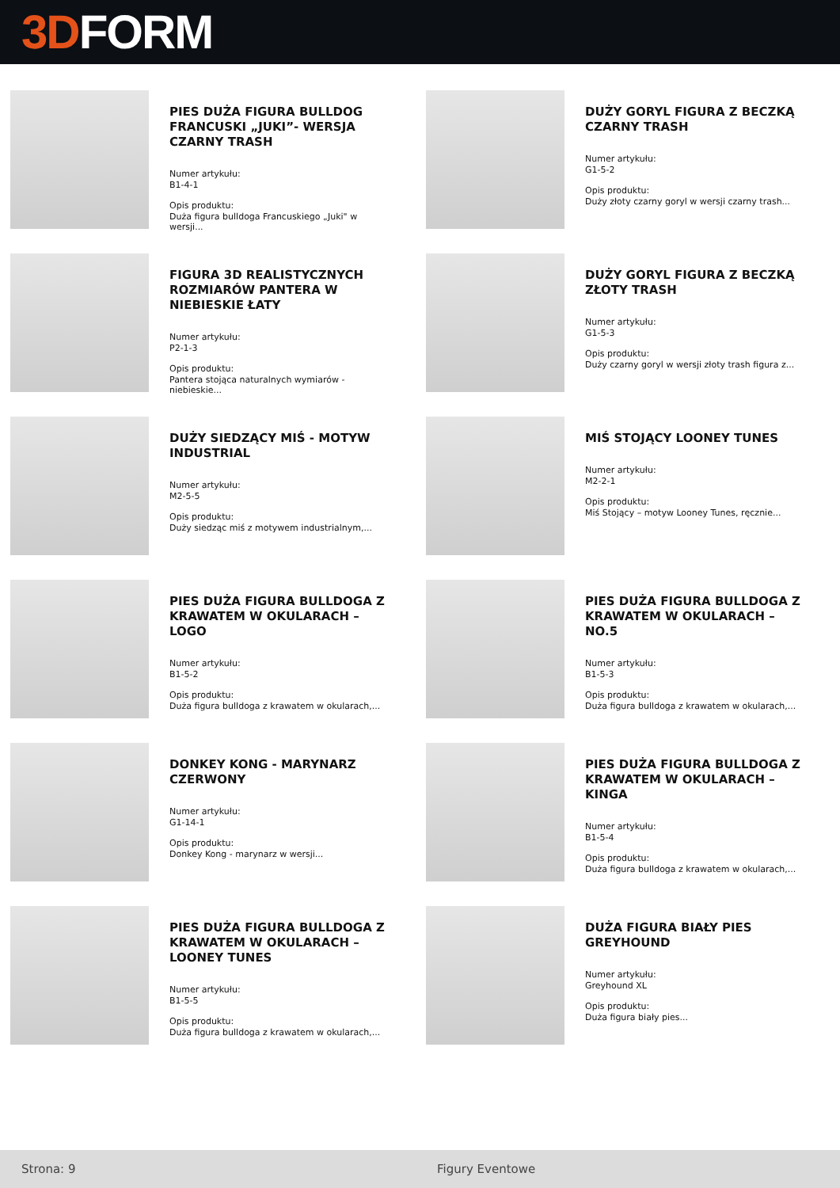3D FORM
PIES DUŻA FIGURA BULLDOG FRANCUSKI „JUKI”- WERSJA CZARNY TRASH
Numer artykułu:
B1-4-1
Opis produktu:
Duża figura bulldoga Francuskiego „Juki" w wersji...
DUŻY GORYL FIGURA Z BECZKĄ CZARNY TRASH
Numer artykułu:
G1-5-2
Opis produktu:
Duży złoty czarny goryl w wersji czarny trash...
FIGURA 3D REALISTYCZNYCH ROZMIARÓW PANTERA W NIEBIESKIE ŁATY
Numer artykułu:
P2-1-3
Opis produktu:
Pantera stojąca naturalnych wymiarów - niebieskie...
DUŻY GORYL FIGURA Z BECZKĄ ZŁOTY TRASH
Numer artykułu:
G1-5-3
Opis produktu:
Duży czarny goryl w wersji złoty trash figura z...
DUŻY SIEDZĄCY MIŚ - MOTYW INDUSTRIAL
Numer artykułu:
M2-5-5
Opis produktu:
Duży siedząc miś z motywem industrialnym,...
MIŚ STOJĄCY LOONEY TUNES
Numer artykułu:
M2-2-1
Opis produktu:
Miś Stojący – motyw Looney Tunes, ręcznie...
PIES DUŻA FIGURA BULLDOGA Z KRAWATEM W OKULARACH – LOGO
Numer artykułu:
B1-5-2
Opis produktu:
Duża figura bulldoga z krawatem w okularach,...
PIES DUŻA FIGURA BULLDOGA Z KRAWATEM W OKULARACH – NO.5
Numer artykułu:
B1-5-3
Opis produktu:
Duża figura bulldoga z krawatem w okularach,...
DONKEY KONG - MARYNARZ CZERWONY
Numer artykułu:
G1-14-1
Opis produktu:
Donkey Kong - marynarz w wersji...
PIES DUŻA FIGURA BULLDOGA Z KRAWATEM W OKULARACH – KINGA
Numer artykułu:
B1-5-4
Opis produktu:
Duża figura bulldoga z krawatem w okularach,...
PIES DUŻA FIGURA BULLDOGA Z KRAWATEM W OKULARACH – LOONEY TUNES
Numer artykułu:
B1-5-5
Opis produktu:
Duża figura bulldoga z krawatem w okularach,...
DUŻA FIGURA BIAŁY PIES GREYHOUND
Numer artykułu:
Greyhound XL
Opis produktu:
Duża figura biały pies...
Strona: 9 Figury Eventowe